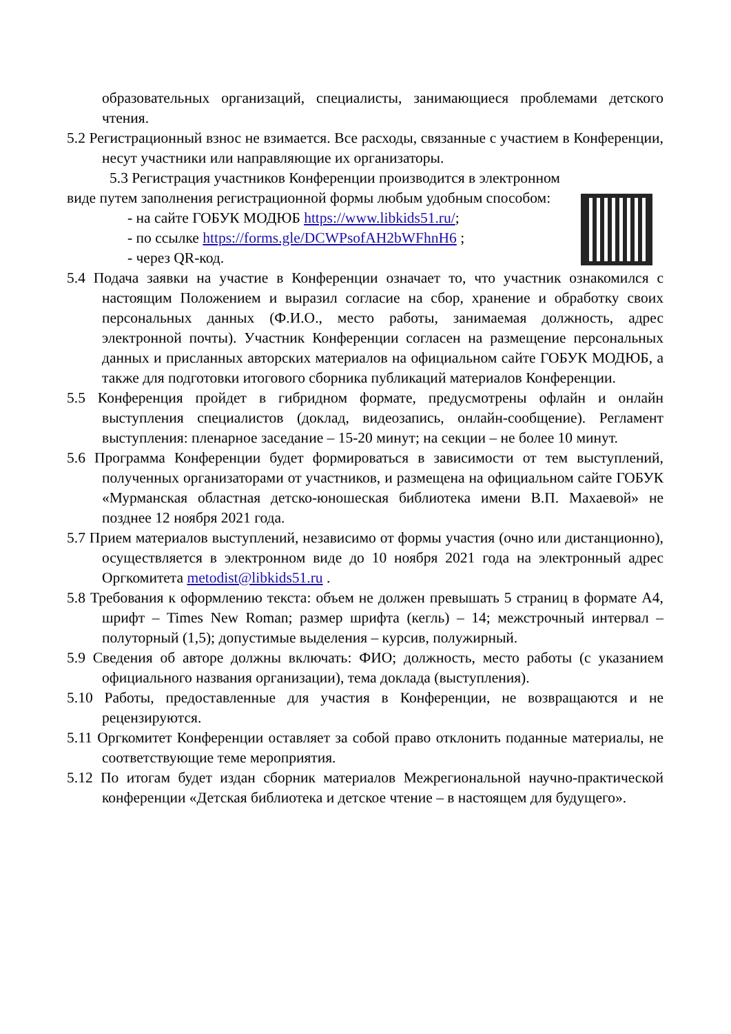образовательных организаций, специалисты, занимающиеся проблемами детского чтения.
5.2 Регистрационный взнос не взимается. Все расходы, связанные с участием в Конференции, несут участники или направляющие их организаторы.
5.3 Регистрация участников Конференции производится в электронном
виде путем заполнения регистрационной формы любым удобным способом:
- на сайте ГОБУК МОДЮБ https://www.libkids51.ru/;
- по ссылке https://forms.gle/DCWPsofAH2bWFhnH6 ;
- через QR-код.
5.4 Подача заявки на участие в Конференции означает то, что участник ознакомился с настоящим Положением и выразил согласие на сбор, хранение и обработку своих персональных данных (Ф.И.О., место работы, занимаемая должность, адрес электронной почты). Участник Конференции согласен на размещение персональных данных и присланных авторских материалов на официальном сайте ГОБУК МОДЮБ, а также для подготовки итогового сборника публикаций материалов Конференции.
5.5 Конференция пройдет в гибридном формате, предусмотрены офлайн и онлайн выступления специалистов (доклад, видеозапись, онлайн-сообщение). Регламент выступления: пленарное заседание – 15-20 минут; на секции – не более 10 минут.
5.6 Программа Конференции будет формироваться в зависимости от тем выступлений, полученных организаторами от участников, и размещена на официальном сайте ГОБУК «Мурманская областная детско-юношеская библиотека имени В.П. Махаевой» не позднее 12 ноября 2021 года.
5.7 Прием материалов выступлений, независимо от формы участия (очно или дистанционно), осуществляется в электронном виде до 10 ноября 2021 года на электронный адрес Оргкомитета metodist@libkids51.ru .
5.8 Требования к оформлению текста: объем не должен превышать 5 страниц в формате А4, шрифт – Times New Roman; размер шрифта (кегль) – 14; межстрочный интервал – полуторный (1,5); допустимые выделения – курсив, полужирный.
5.9 Сведения об авторе должны включать: ФИО; должность, место работы (с указанием официального названия организации), тема доклада (выступления).
5.10 Работы, предоставленные для участия в Конференции, не возвращаются и не рецензируются.
5.11 Оргкомитет Конференции оставляет за собой право отклонить поданные материалы, не соответствующие теме мероприятия.
5.12 По итогам будет издан сборник материалов Межрегиональной научно-практической конференции «Детская библиотека и детское чтение – в настоящем для будущего».